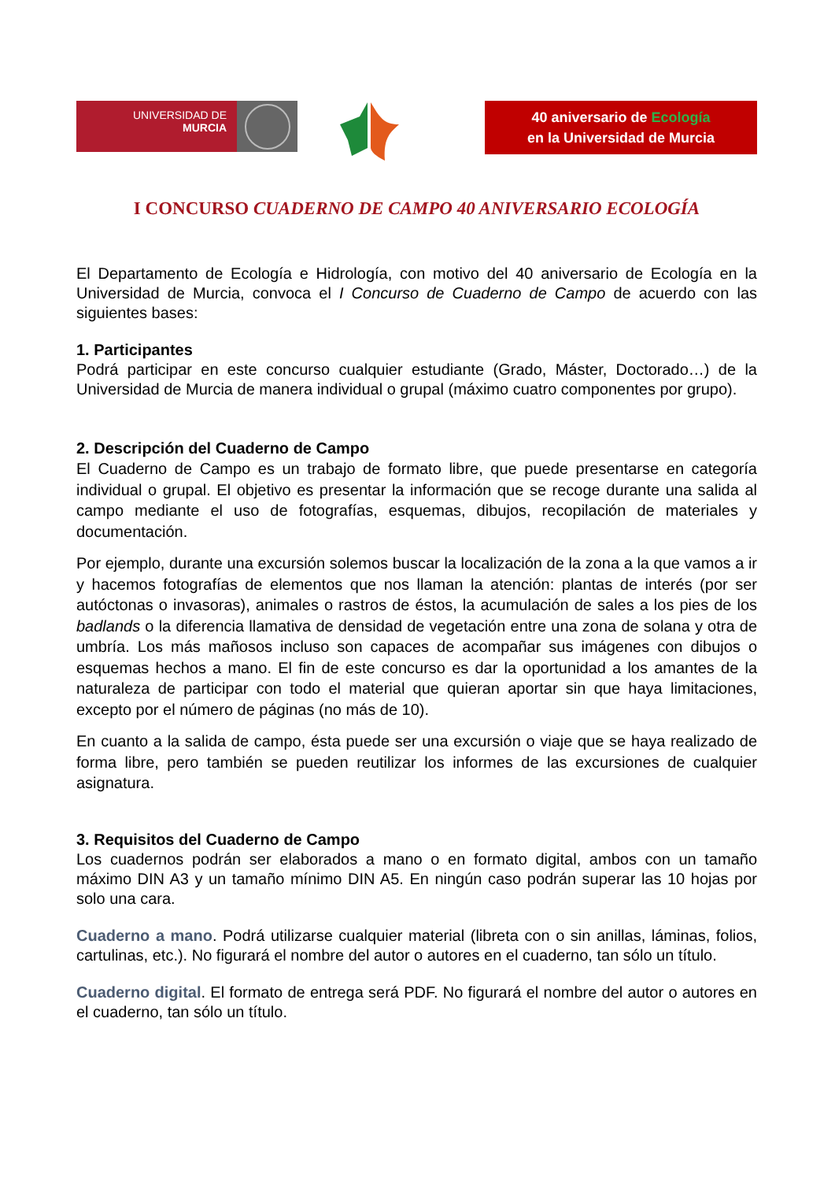UNIVERSIDAD DE
MURCIA
40 aniversario de Ecología
en la Universidad de Murcia
I CONCURSO CUADERNO DE CAMPO 40 ANIVERSARIO ECOLOGÍA
El Departamento de Ecología e Hidrología, con motivo del 40 aniversario de Ecología en la Universidad de Murcia, convoca el I Concurso de Cuaderno de Campo de acuerdo con las siguientes bases:
1. Participantes
Podrá participar en este concurso cualquier estudiante (Grado, Máster, Doctorado…) de la Universidad de Murcia de manera individual o grupal (máximo cuatro componentes por grupo).
2. Descripción del Cuaderno de Campo
El Cuaderno de Campo es un trabajo de formato libre, que puede presentarse en categoría individual o grupal. El objetivo es presentar la información que se recoge durante una salida al campo mediante el uso de fotografías, esquemas, dibujos, recopilación de materiales y documentación.
Por ejemplo, durante una excursión solemos buscar la localización de la zona a la que vamos a ir y hacemos fotografías de elementos que nos llaman la atención: plantas de interés (por ser autóctonas o invasoras), animales o rastros de éstos, la acumulación de sales a los pies de los badlands o la diferencia llamativa de densidad de vegetación entre una zona de solana y otra de umbría. Los más mañosos incluso son capaces de acompañar sus imágenes con dibujos o esquemas hechos a mano. El fin de este concurso es dar la oportunidad a los amantes de la naturaleza de participar con todo el material que quieran aportar sin que haya limitaciones, excepto por el número de páginas (no más de 10).
En cuanto a la salida de campo, ésta puede ser una excursión o viaje que se haya realizado de forma libre, pero también se pueden reutilizar los informes de las excursiones de cualquier asignatura.
3. Requisitos del Cuaderno de Campo
Los cuadernos podrán ser elaborados a mano o en formato digital, ambos con un tamaño máximo DIN A3 y un tamaño mínimo DIN A5. En ningún caso podrán superar las 10 hojas por solo una cara.
Cuaderno a mano. Podrá utilizarse cualquier material (libreta con o sin anillas, láminas, folios, cartulinas, etc.). No figurará el nombre del autor o autores en el cuaderno, tan sólo un título.
Cuaderno digital. El formato de entrega será PDF. No figurará el nombre del autor o autores en el cuaderno, tan sólo un título.